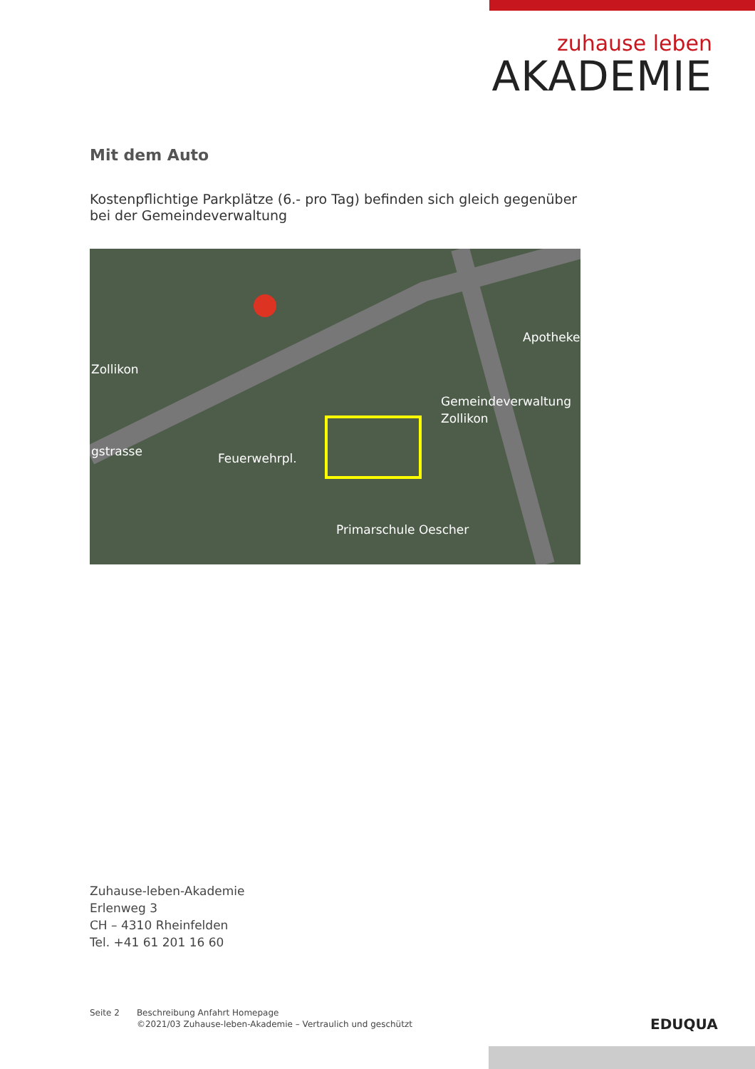zuhause leben
AKADEMIE
Mit dem Auto
Kostenpflichtige Parkplätze (6.- pro Tag) befinden sich gleich gegenüber bei der Gemeindeverwaltung
Zollikon
Apotheke
Gemeindeverwaltung
Zollikon
Primarschule Oescher
Feuerwehrpl.
gstrasse
Zuhause-leben-Akademie
Erlenweg 3
CH – 4310 Rheinfelden
Tel. +41 61 201 16 60
Seite 2 Beschreibung Anfahrt Homepage
©2021/03 Zuhause-leben-Akademie – Vertraulich und geschützt
EDUQUA